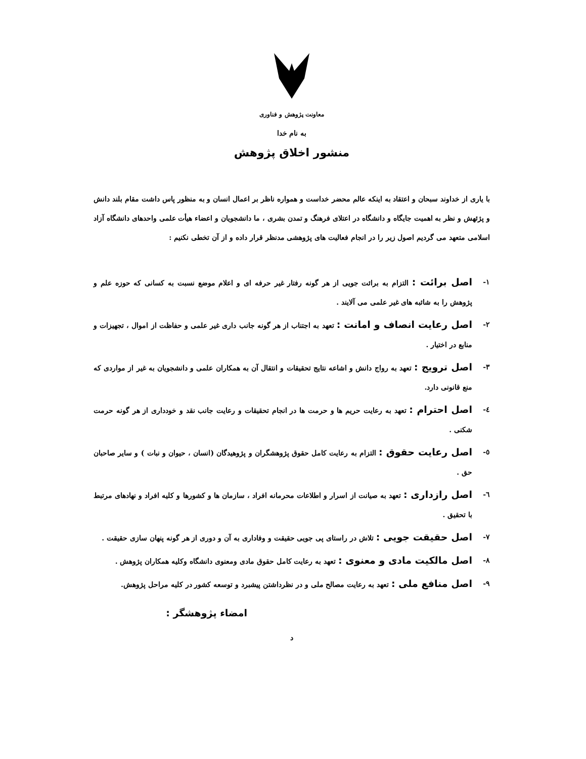معاونت پژوهش و فناوری
به نام خدا
منشور اخلاق پژوهش
با یاری از خداوند سبحان و اعتقاد به اینکه عالم محضر خداست و همواره ناظر بر اعمال انسان و به منظور پاس داشت مقام بلند دانش و پژئهش و نظر به اهمیت جایگاه و دانشگاه در اعتلای فرهنگ و تمدن بشری ، ما دانشجویان و اعضاء هیأت علمی واحدهای دانشگاه آزاد اسلامی متعهد می گردیم اصول زیر را در انجام فعالیت های پژوهشی مدنظر قرار داده و از آن تخطی نکنیم :
۱- اصل برائت : التزام به برائت جویی از هر گونه رفتار غیر حرفه ای و اعلام موضع نسبت به کسانی که حوزه علم و پژوهش را به شائبه های غیر علمی می آلایند .
۲- اصل رعایت انصاف و امانت : تعهد به اجتناب از هر گونه جانب داری غیر علمی و حفاظت از اموال ، تجهیزات و منابع در اختیار .
۳- اصل ترویج : تعهد به رواج دانش و اشاعه نتایج تحقیقات و انتقال آن به همکاران علمی و دانشجویان به غیر از مواردی که منع قانونی دارد.
٤- اصل احترام : تعهد به رعایت حریم ها و حرمت ها در انجام تحقیقات و رعایت جانب نقد و خودداری از هر گونه حرمت شکنی .
٥- اصل رعایت حقوق : التزام به رعایت کامل حقوق پژوهشگران و پژوهیدگان (انسان ، حیوان و نبات ) و سایر صاحبان حق .
٦- اصل رازداری : تعهد به صیانت از اسرار و اطلاعات محرمانه افراد ، سازمان ها و کشورها و کلیه افراد و نهادهای مرتبط با تحقیق .
۷- اصل حقیقت جویی : تلاش در راستای پی جویی حقیقت و وفاداری به آن و دوری از هر گونه پنهان سازی حقیقت .
۸- اصل مالکیت مادی و معنوی : تعهد به رعایت کامل حقوق مادی ومعنوی دانشگاه وکلیه همکاران پژوهش .
۹- اصل منافع ملی : تعهد به رعایت مصالح ملی و در نظرداشتن پیشبرد و توسعه کشور در کلیه مراحل پژوهش.
امضاء پژوهشگر :
د